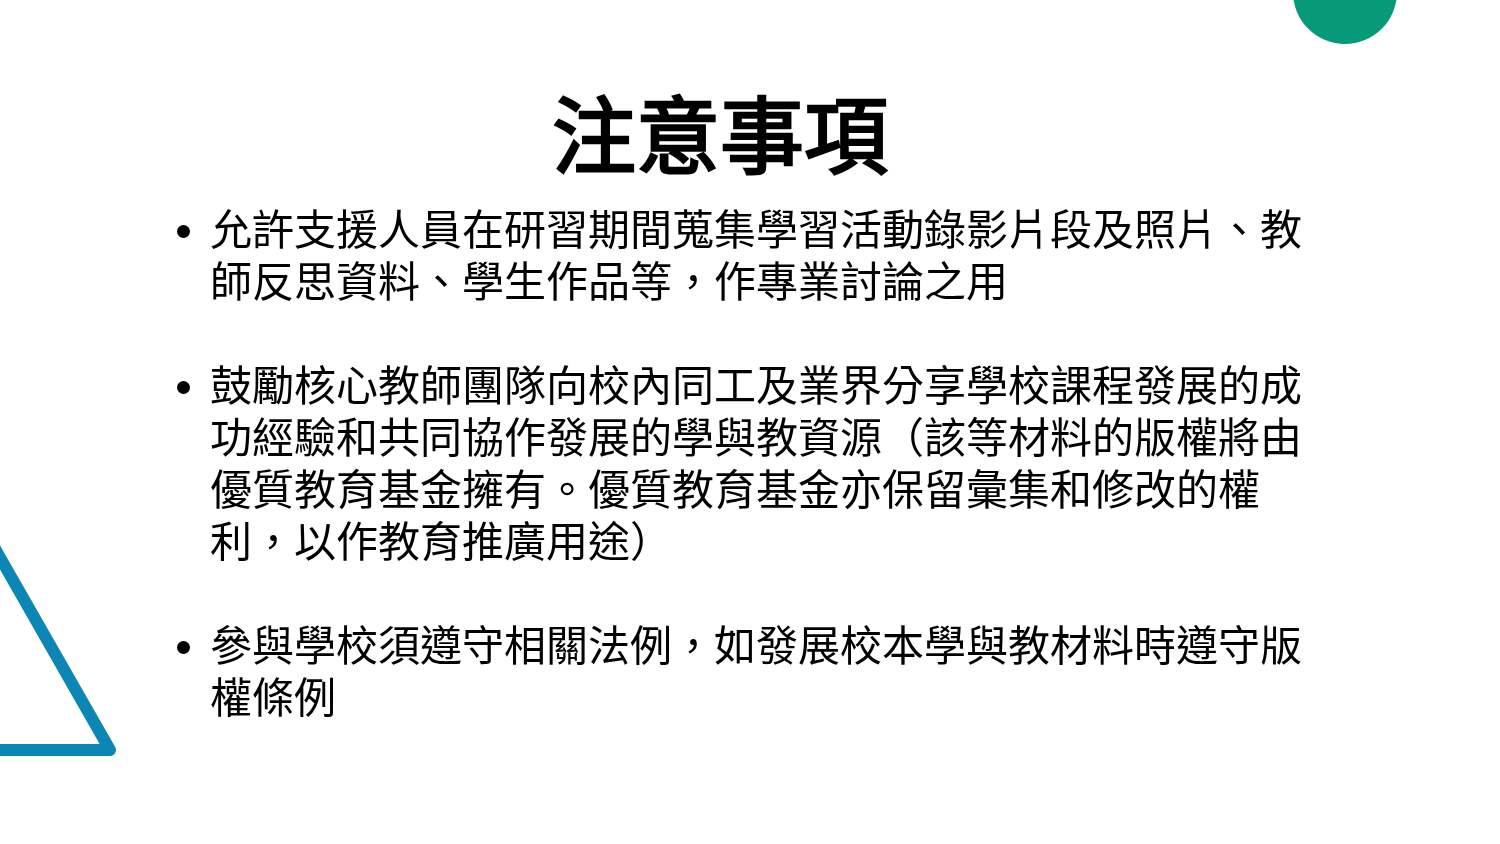注意事項
允許支援人員在研習期間蒐集學習活動錄影片段及照片、教師反思資料、學生作品等，作專業討論之用
鼓勵核心教師團隊向校內同工及業界分享學校課程發展的成功經驗和共同協作發展的學與教資源（該等材料的版權將由優質教育基金擁有。優質教育基金亦保留彙集和修改的權利，以作教育推廣用途）
參與學校須遵守相關法例，如發展校本學與教材料時遵守版權條例